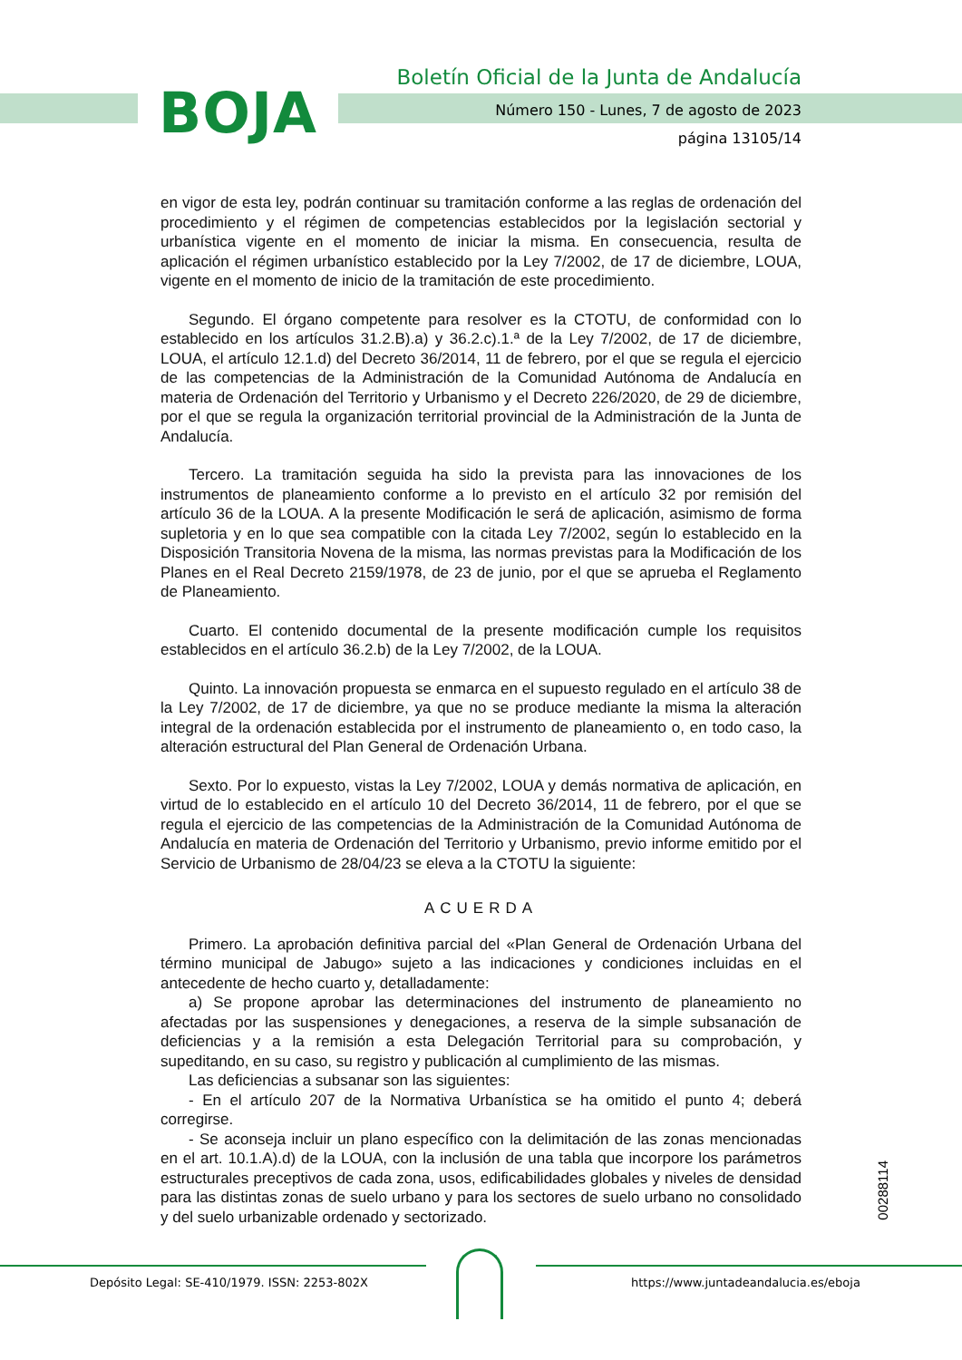BOJA
Boletín Oficial de la Junta de Andalucía
Número 150 - Lunes, 7 de agosto de 2023
página 13105/14
en vigor de esta ley, podrán continuar su tramitación conforme a las reglas de ordenación del procedimiento y el régimen de competencias establecidos por la legislación sectorial y urbanística vigente en el momento de iniciar la misma. En consecuencia, resulta de aplicación el régimen urbanístico establecido por la Ley 7/2002, de 17 de diciembre, LOUA, vigente en el momento de inicio de la tramitación de este procedimiento.
Segundo. El órgano competente para resolver es la CTOTU, de conformidad con lo establecido en los artículos 31.2.B).a) y 36.2.c).1.ª de la Ley 7/2002, de 17 de diciembre, LOUA, el artículo 12.1.d) del Decreto 36/2014, 11 de febrero, por el que se regula el ejercicio de las competencias de la Administración de la Comunidad Autónoma de Andalucía en materia de Ordenación del Territorio y Urbanismo y el Decreto 226/2020, de 29 de diciembre, por el que se regula la organización territorial provincial de la Administración de la Junta de Andalucía.
Tercero. La tramitación seguida ha sido la prevista para las innovaciones de los instrumentos de planeamiento conforme a lo previsto en el artículo 32 por remisión del artículo 36 de la LOUA. A la presente Modificación le será de aplicación, asimismo de forma supletoria y en lo que sea compatible con la citada Ley 7/2002, según lo establecido en la Disposición Transitoria Novena de la misma, las normas previstas para la Modificación de los Planes en el Real Decreto 2159/1978, de 23 de junio, por el que se aprueba el Reglamento de Planeamiento.
Cuarto. El contenido documental de la presente modificación cumple los requisitos establecidos en el artículo 36.2.b) de la Ley 7/2002, de la LOUA.
Quinto. La innovación propuesta se enmarca en el supuesto regulado en el artículo 38 de la Ley 7/2002, de 17 de diciembre, ya que no se produce mediante la misma la alteración integral de la ordenación establecida por el instrumento de planeamiento o, en todo caso, la alteración estructural del Plan General de Ordenación Urbana.
Sexto. Por lo expuesto, vistas la Ley 7/2002, LOUA y demás normativa de aplicación, en virtud de lo establecido en el artículo 10 del Decreto 36/2014, 11 de febrero, por el que se regula el ejercicio de las competencias de la Administración de la Comunidad Autónoma de Andalucía en materia de Ordenación del Territorio y Urbanismo, previo informe emitido por el Servicio de Urbanismo de 28/04/23 se eleva a la CTOTU la siguiente:
ACUERDA
Primero. La aprobación definitiva parcial del «Plan General de Ordenación Urbana del término municipal de Jabugo» sujeto a las indicaciones y condiciones incluidas en el antecedente de hecho cuarto y, detalladamente:
a) Se propone aprobar las determinaciones del instrumento de planeamiento no afectadas por las suspensiones y denegaciones, a reserva de la simple subsanación de deficiencias y a la remisión a esta Delegación Territorial para su comprobación, y supeditando, en su caso, su registro y publicación al cumplimiento de las mismas.
Las deficiencias a subsanar son las siguientes:
- En el artículo 207 de la Normativa Urbanística se ha omitido el punto 4; deberá corregirse.
- Se aconseja incluir un plano específico con la delimitación de las zonas mencionadas en el art. 10.1.A).d) de la LOUA, con la inclusión de una tabla que incorpore los parámetros estructurales preceptivos de cada zona, usos, edificabilidades globales y niveles de densidad para las distintas zonas de suelo urbano y para los sectores de suelo urbano no consolidado y del suelo urbanizable ordenado y sectorizado.
00288114
Depósito Legal: SE-410/1979. ISSN: 2253-802X https://www.juntadeandalucia.es/eboja